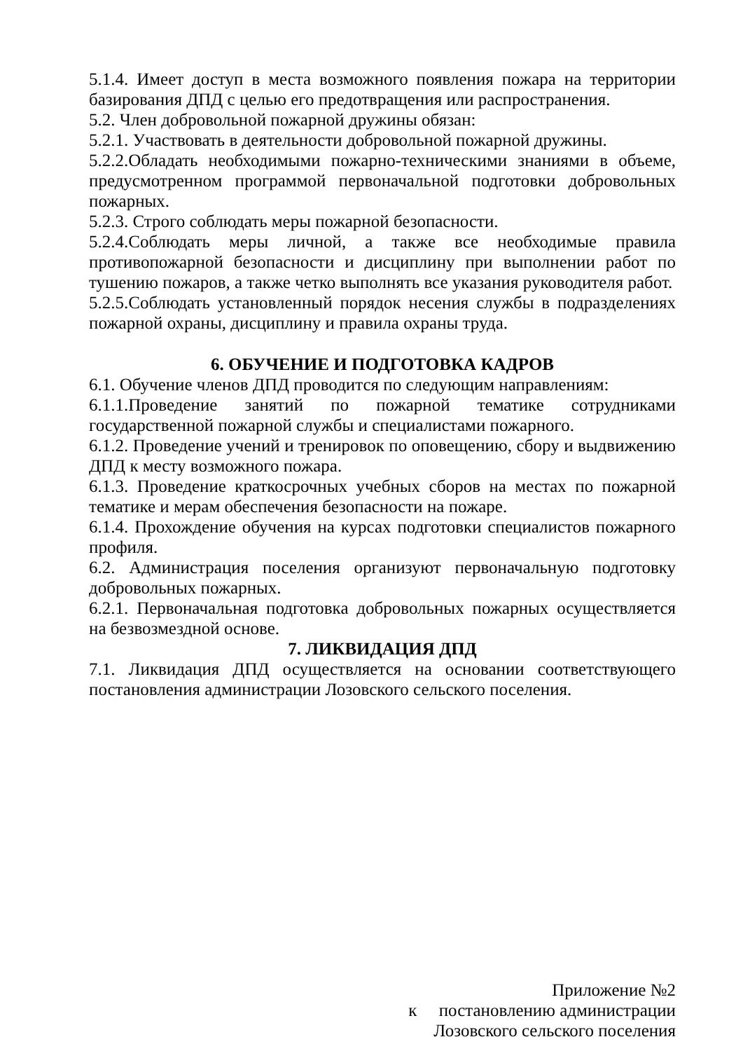5.1.4. Имеет доступ в места возможного появления пожара на территории базирования ДПД с целью его предотвращения или распространения.
5.2. Член добровольной пожарной дружины обязан:
5.2.1. Участвовать в деятельности добровольной пожарной дружины.
5.2.2.Обладать необходимыми пожарно-техническими знаниями в объеме, предусмотренном программой первоначальной подготовки добровольных пожарных.
5.2.3. Строго соблюдать меры пожарной безопасности.
5.2.4.Соблюдать меры личной, а также все необходимые правила противопожарной безопасности и дисциплину при выполнении работ по тушению пожаров, а также четко выполнять все указания руководителя работ.
5.2.5.Соблюдать установленный порядок несения службы в подразделениях пожарной охраны, дисциплину и правила охраны труда.
6. ОБУЧЕНИЕ И ПОДГОТОВКА КАДРОВ
6.1. Обучение членов ДПД проводится по следующим направлениям:
6.1.1.Проведение занятий по пожарной тематике сотрудниками государственной пожарной службы и специалистами пожарного.
6.1.2. Проведение учений и тренировок по оповещению, сбору и выдвижению ДПД к месту возможного пожара.
6.1.3. Проведение краткосрочных учебных сборов на местах по пожарной тематике и мерам обеспечения безопасности на пожаре.
6.1.4. Прохождение обучения на курсах подготовки специалистов пожарного профиля.
6.2. Администрация поселения организуют первоначальную подготовку добровольных пожарных.
6.2.1. Первоначальная подготовка добровольных пожарных осуществляется на безвозмездной основе.
7. ЛИКВИДАЦИЯ ДПД
7.1. Ликвидация ДПД осуществляется на основании соответствующего постановления администрации Лозовского сельского поселения.
Приложение №2
к постановлению администрации
Лозовского сельского поселения